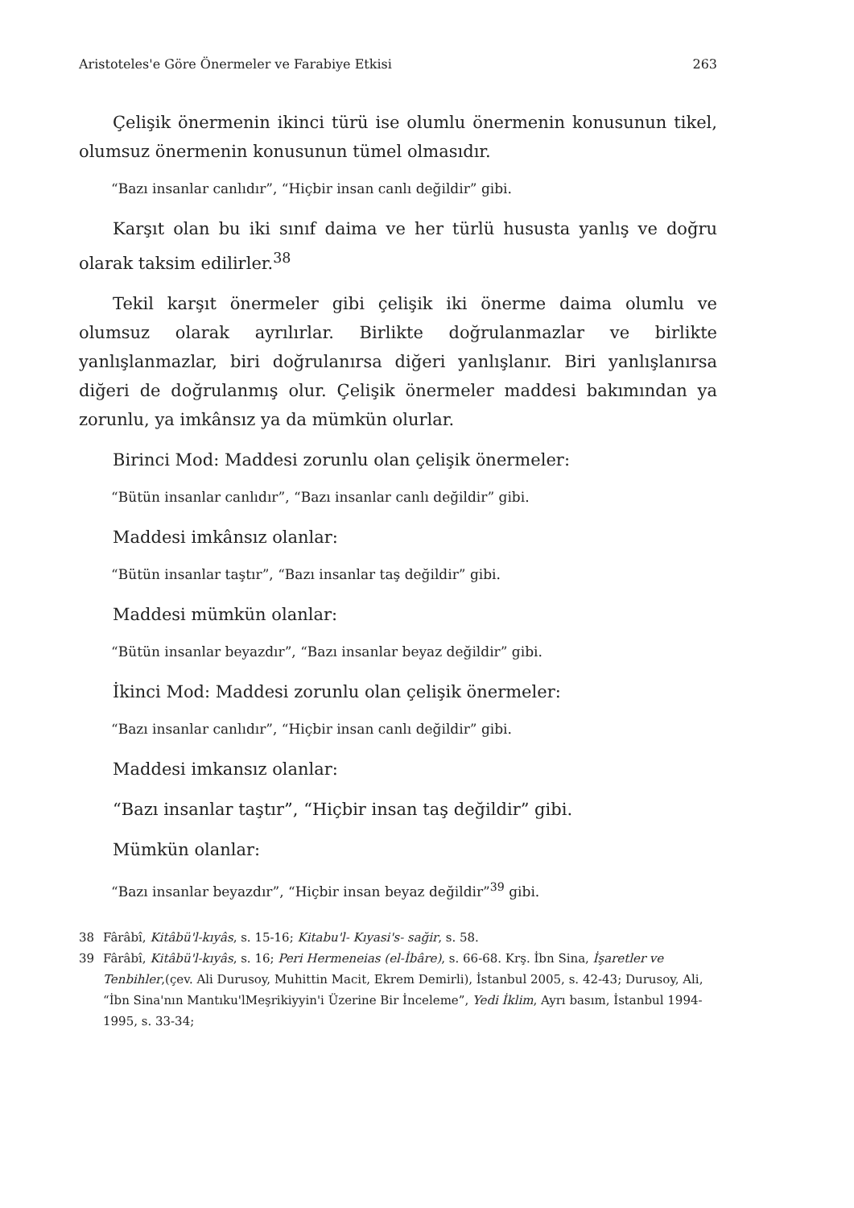Aristoteles'e Göre Önermeler ve Farabiye Etkisi 263
Çelişik önermenin ikinci türü ise olumlu önermenin konusunun tikel, olumsuz önermenin konusunun tümel olmasıdır.
“Bazı insanlar canlıdır”, “Hiçbir insan canlı değildir” gibi.
Karşıt olan bu iki sınıf daima ve her türlü hususta yanlış ve doğru olarak taksim edilirler.<sup>38</sup>
Tekil karşıt önermeler gibi çelişik iki önerme daima olumlu ve olumsuz olarak ayrılırlar. Birlikte doğrulanmazlar ve birlikte yanlışlanmazlar, biri doğrulanırsa diğeri yanlışlanır. Biri yanlışlanırsa diğeri de doğrulanmış olur. Çelişik önermeler maddesi bakımından ya zorunlu, ya imkânsız ya da mümkün olurlar.
Birinci Mod: Maddesi zorunlu olan çelişik önermeler:
“Bütün insanlar canlıdır”, “Bazı insanlar canlı değildir” gibi.
Maddesi imkânsız olanlar:
“Bütün insanlar taştır”, “Bazı insanlar taş değildir” gibi.
Maddesi mümkün olanlar:
“Bütün insanlar beyazdır”, “Bazı insanlar beyaz değildir” gibi.
İkinci Mod: Maddesi zorunlu olan çelişik önermeler:
“Bazı insanlar canlıdır”, “Hiçbir insan canlı değildir” gibi.
Maddesi imkansız olanlar:
“Bazı insanlar taştır”, “Hiçbir insan taş değildir” gibi.
Mümkün olanlar:
“Bazı insanlar beyazdır”, “Hiçbir insan beyaz değildir”<sup>39</sup> gibi.
38 Fârâbî, Kitâbü'l-kıyâs, s. 15-16; Kitabu'l- Kıyasi's- sağir, s. 58.
39 Fârâbî, Kitâbü'l-kıyâs, s. 16; Peri Hermeneias (el-İbâre), s. 66-68. Krş. İbn Sina, İşaretler ve Tenbihler,(çev. Ali Durusoy, Muhittin Macit, Ekrem Demirli), İstanbul 2005, s. 42-43; Durusoy, Ali, “İbn Sina'nın Mantıku'lMeşrikiyyin'i Üzerine Bir İnceleme”, Yedi İklim, Ayrı basım, İstanbul 1994-1995, s. 33-34;